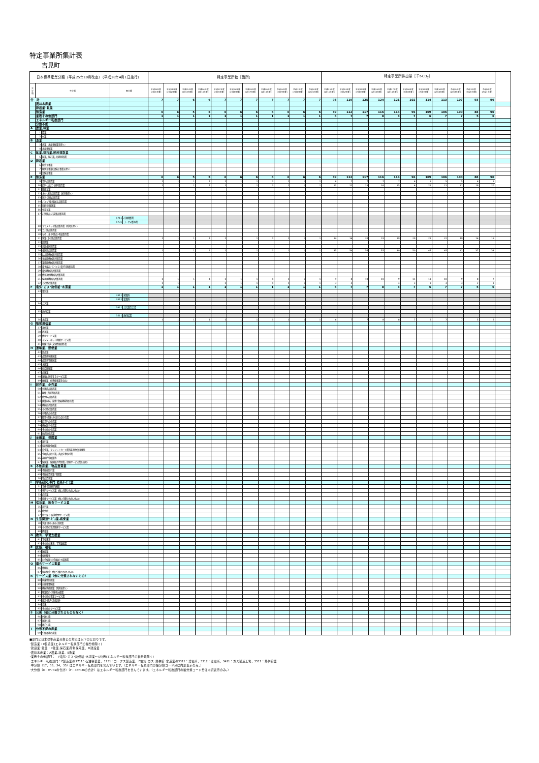特定事業所集計表
吉見町
| 日本標準産業分類（平成25年10月改定）（平成26年4月1日施行） | | | | | 特定事業所数［箇所］ | | | | | | | | | | | 特定事業所排出量［千t-CO<sub>2</sub>］ | | | | | | | | | | | |
| --- | --- | --- | --- | --- | --- | --- | --- | --- | --- | --- | --- | --- | --- | --- | --- | --- | --- | --- | --- | --- | --- | --- | --- | --- | --- | --- | --- |
| 大 分 類 | 中分類 | | 細分類 | | 平成23年度 (2011年度) | 平成24年度 (2012年度) | 平成25年度 (2013年度) | 平成26年度 (2014年度) | 平成27年度 (2015年度) | 平成28年度 (2016年度) | 平成29年度 (2017年度) | 平成30年度 (2018年度) | 令和元年度 (2019年度) | 令和2年度 (2020年度) | 令和3年度 (2021年度) | 平成23年度 (2011年度) | 平成24年度 (2012年度) | 平成25年度 (2013年度) | 平成26年度 (2014年度) | 平成27年度 (2015年度) | 平成28年度 (2016年度) | 平成29年度 (2017年度) | 平成30年度 (2018年度) | 令和元年度 (2019年度) | 令和2年度 (2020年度) | 令和3年度 (2021年度) | |
| 合 計 | | | | | 7 | 7 | 6 | 6 | 7 | 7 | 7 | 7 | 7 | 7 | 7 | 95 | 119 | 125 | 124 | 121 | 102 | 114 | 113 | 107 | 93 | 96 | |
| | 農林水産業 | | | | | | | | | | | | | | | | | | | | | | | | | | |
| | 建設業･鉱業 | | | | | | | | | | | | | | | | | | | | | | | | | | |
| | 製造業 | | | | 6 | 6 | 5 | 5 | 6 | 6 | 6 | 6 | 6 | 6 | 6 | 89 | 112 | 117 | 116 | 114 | 96 | 109 | 106 | 100 | 88 | 90 | |
| | 業務その他部門 | | | | 1 | 1 | 1 | 1 | 1 | 1 | 1 | 1 | 1 | 1 | 1 | 6 | 7 | 7 | 8 | 8 | 7 | 6 | 7 | 7 | 5 | 6 | |
| | エネルギー転換部門 | | | | | | | | | | | | | | | | | | | | | | | | | | |
| | 分類不能 | | | | | | | | | | | | | | | | | | | | | | | | | | |
| A | 農業,林業 | | | | | | | | | | | | | | | | | | | | | | | | | | |
| | 1 | 農業 | | | | | | | | | | | | | | | | | | | | | | | | | |
| | 2 | 林業 | | | | | | | | | | | | | | | | | | | | | | | | | |
| B | 漁業 | | | | | | | | | | | | | | | | | | | | | | | | | | |
| | 3 | 漁業（水産養殖業を除く） | | | | | | | | | | | | | | | | | | | | | | | | | |
| | 4 | 水産養殖業 | | | | | | | | | | | | | | | | | | | | | | | | | |
| C | 鉱業,採石業,砂利採取業 | | | | | | | | | | | | | | | | | | | | | | | | | | |
| | 5 | 鉱業，採石業，砂利採取業 | | | | | | | | | | | | | | | | | | | | | | | | | |
| D | 建設業 | | | | | | | | | | | | | | | | | | | | | | | | | | |
| | 6 | 総合工事業 | | | | | | | | | | | | | | | | | | | | | | | | | |
| | 7 | 職別工事業(設備工事業を除く) | | | | | | | | | | | | | | | | | | | | | | | | | |
| | 8 | 設備工事業 | | | | | | | | | | | | | | | | | | | | | | | | | |
| E | 製造業 | | | | 6 | 6 | 5 | 5 | 6 | 6 | 6 | 6 | 6 | 6 | 6 | 89 | 112 | 117 | 116 | 114 | 96 | 109 | 106 | 100 | 88 | 90 | |
| | 9 | 食料品製造業 | | | 1 | 1 | 1 | 1 | 1 | 1 | 1 | 1 | 1 | 1 | 1 | 6 | 7 | 7 | 7 | 7 | 6 | 6 | 5 | 5 | 6 | 6 | |
| | 10 | 飲料･たばこ･飼料製造業 | | | 1 | 1 | 1 | 1 | 1 | 1 | 1 | 1 | 1 | 1 | 1 | 11 | 22 | 25 | 26 | 25 | 6 | 21 | 21 | 21 | 19 | 20 | |
| | 11 | 繊維工業 | | | | | | | | | | | | | | | | | | | | | | | | | |
| | 12 | 木材･木製品製造業（家具を除く） | | | | | | | | | | | | | | | | | | | | | | | | | |
| | 13 | 家具･装備品製造業 | | | | | | | | | | | | | | | | | | | | | | | | | |
| | 14 | パルプ･紙･紙加工品製造業 | | | | | | | | | | | | | | | | | | | | | | | | | |
| | 15 | 印刷･同関連業 | | | | | | | | | | | | | | | | | | | | | | | | | |
| | 16 | 化学工業 | | | | | | | | | | | | | | | | | | | | | | | | | |
| | 17 | 石油製品･石炭製品製造業 | | | | | | | | | | | | | | | | | | | | | | | | | |
| | | | 1711 | 石油精製業 | | | | | | | | | | | | | | | | | | | | | | | |
| | | | 1731 | コークス製造業 | | | | | | | | | | | | | | | | | | | | | | | |
| | 18 | プラスチック製品製造業（別掲を除く） | | | | | | | | | | | | | | | | | | | | | | | | | |
| | 19 | ゴム製品製造業 | | | | | | | | | | | | | | | | | | | | | | | | | |
| | 20 | なめし革･同製品･毛皮製造業 | | | | | | | | | | | | | | | | | | | | | | | | | |
| | 21 | 窯業･土石製品製造業 | | | 1 | 1 | 1 | 1 | 1 | 1 | 1 | 1 | 1 | 1 | 1 | 14 | 16 | 20 | 19 | 19 | 20 | 21 | 22 | 19 | 16 | 16 | |
| | 22 | 鉄鋼業 | | | | | | | | | | | | | | | | | | | | | | | | | |
| | 23 | 非鉄金属製造業 | | | | | | | | | | | | | | | | | | | | | | | | | |
| | 24 | 金属製品製造業 | | | 1 | 1 | 1 | 1 | 1 | 1 | 1 | 1 | 1 | 1 | 1 | 45 | 54 | 56 | 55 | 49 | 50 | 47 | 45 | 42 | 37 | 38 | |
| | 25 | はん用機械器具製造業 | | | | | | | | | | | | | | | | | | | | | | | | | |
| | 26 | 生産用機械器具製造業 | | | | | | | | | | | | | | | | | | | | | | | | | |
| | 27 | 業務用機械器具製造業 | | | | | | | | | | | | | | | | | | | | | | | | | |
| | 28 | 電子部品･デバイス･電子回路製造業 | | | | | | | | | | | | | | | | | | | | | | | | | |
| | 29 | 電気機械器具製造業 | | | | | | | | | | | | | | | | | | | | | | | | | |
| | 30 | 情報通信機械器具製造業 | | | | | | | | | | | | | | | | | | | | | | | | | |
| | 31 | 輸送用機械器具製造業 | | | 1 | 1 | 1 | 1 | 1 | 1 | 1 | 1 | 1 | 1 | 1 | 9 | 8 | 10 | 10 | 9 | 11 | 11 | 10 | 9 | 8 | 7 | |
| | 32 | その他の製造業 | | | 1 | 1 | | | 1 | 1 | 1 | 1 | 1 | 1 | 1 | 3 | 4 | | | 4 | 3 | 3 | 3 | 3 | 2 | 3 | |
| F | 電気･ガス･熱供給･水道業 | | | | 1 | 1 | 1 | 1 | 1 | 1 | 1 | 1 | 1 | 1 | 1 | 6 | 7 | 7 | 8 | 8 | 7 | 6 | 7 | 7 | 5 | 6 | |
| | 33 | 電気業 | | | | | | | | | | | | | | | | | | | | | | | | | |
| | | | 3311 | 発電所 | | | | | | | | | | | | | | | | | | | | | | | |
| | | | 3312 | 変電所 | | | | | | | | | | | | | | | | | | | | | | | |
| | 34 | ガス業 | | | | | | | | | | | | | | | | | | | | | | | | | |
| | | | 3411 | ガス製造工場 | | | | | | | | | | | | | | | | | | | | | | | |
| | 35 | 熱供給業 | | | | | | | | | | | | | | | | | | | | | | | | | |
| | | | 3511 | 熱供給業 | | | | | | | | | | | | | | | | | | | | | | | |
| | 36 | 水道業 | | | 1 | 1 | 1 | 1 | 1 | 1 | 1 | 1 | 1 | 1 | 1 | 6 | 7 | 7 | 8 | 8 | 7 | 6 | 7 | 7 | 5 | 6 | |
| G | 情報通信業 | | | | | | | | | | | | | | | | | | | | | | | | | | |
| | 37 | 通信業 | | | | | | | | | | | | | | | | | | | | | | | | | |
| | 38 | 放送業 | | | | | | | | | | | | | | | | | | | | | | | | | |
| | 39 | 情報サービス業 | | | | | | | | | | | | | | | | | | | | | | | | | |
| | 40 | インターネット附随サービス業 | | | | | | | | | | | | | | | | | | | | | | | | | |
| | 41 | 映像･音声･文字情報制作業 | | | | | | | | | | | | | | | | | | | | | | | | | |
| H | 運輸業，郵便業 | | | | | | | | | | | | | | | | | | | | | | | | | | |
| | 42 | 鉄道業 | | | | | | | | | | | | | | | | | | | | | | | | | |
| | 43 | 道路旅客運送業 | | | | | | | | | | | | | | | | | | | | | | | | | |
| | 44 | 道路貨物運送業 | | | | | | | | | | | | | | | | | | | | | | | | | |
| | 45 | 水運業 | | | | | | | | | | | | | | | | | | | | | | | | | |
| | 46 | 航空運輸業 | | | | | | | | | | | | | | | | | | | | | | | | | |
| | 47 | 倉庫業 | | | | | | | | | | | | | | | | | | | | | | | | | |
| | 48 | 運輸に附帯するサービス業 | | | | | | | | | | | | | | | | | | | | | | | | | |
| | 49 | 郵便業（信書便事業を含む） | | | | | | | | | | | | | | | | | | | | | | | | | |
| I | 卸売業，小売業 | | | | | | | | | | | | | | | | | | | | | | | | | | |
| | 50 | 各種商品卸売業 | | | | | | | | | | | | | | | | | | | | | | | | | |
| | 51 | 繊維･衣服等卸売業 | | | | | | | | | | | | | | | | | | | | | | | | | |
| | 52 | 飲食料品卸売業 | | | | | | | | | | | | | | | | | | | | | | | | | |
| | 53 | 建築材料，鉱物･金属材料等卸売業 | | | | | | | | | | | | | | | | | | | | | | | | | |
| | 54 | 機械器具卸売業 | | | | | | | | | | | | | | | | | | | | | | | | | |
| | 55 | その他の卸売業 | | | | | | | | | | | | | | | | | | | | | | | | | |
| | 56 | 各種商品小売業 | | | | | | | | | | | | | | | | | | | | | | | | | |
| | 57 | 織物･衣服･身の回り品小売業 | | | | | | | | | | | | | | | | | | | | | | | | | |
| | 58 | 飲食料品小売業 | | | | | | | | | | | | | | | | | | | | | | | | | |
| | 59 | 機械器具小売業 | | | | | | | | | | | | | | | | | | | | | | | | | |
| | 60 | その他の小売業 | | | | | | | | | | | | | | | | | | | | | | | | | |
| | 61 | 無店舗小売業 | | | | | | | | | | | | | | | | | | | | | | | | | |
| J | 金融業，保険業 | | | | | | | | | | | | | | | | | | | | | | | | | | |
| | 62 | 銀行業 | | | | | | | | | | | | | | | | | | | | | | | | | |
| | 63 | 協同組織金融業 | | | | | | | | | | | | | | | | | | | | | | | | | |
| | 64 | 貸金業，クレジットカード業等非預金信用機関 | | | | | | | | | | | | | | | | | | | | | | | | | |
| | 65 | 金融商品取引業，商品先物取引業 | | | | | | | | | | | | | | | | | | | | | | | | | |
| | 66 | 補助的金融業等 | | | | | | | | | | | | | | | | | | | | | | | | | |
| | 67 | 保険業（保険媒介代理業，保険サービス業を含む） | | | | | | | | | | | | | | | | | | | | | | | | | |
| K | 不動産業，物品賃貸業 | | | | | | | | | | | | | | | | | | | | | | | | | | |
| | 68 | 不動産取引業 | | | | | | | | | | | | | | | | | | | | | | | | | |
| | 69 | 不動産賃貸業･管理業 | | | | | | | | | | | | | | | | | | | | | | | | | |
| | 70 | 物品賃貸業 | | | | | | | | | | | | | | | | | | | | | | | | | |
| L | 学術研究,専門･技術ｻｰﾋﾞｽ業 | | | | | | | | | | | | | | | | | | | | | | | | | | |
| | 71 | 学術･開発研究機関 | | | | | | | | | | | | | | | | | | | | | | | | | |
| | 72 | 専門サービス業（他に分類されないもの） | | | | | | | | | | | | | | | | | | | | | | | | | |
| | 73 | 広告業 | | | | | | | | | | | | | | | | | | | | | | | | | |
| | 74 | 技術サービス業（他に分類されないもの） | | | | | | | | | | | | | | | | | | | | | | | | | |
| M | 宿泊業，飲食サービス業 | | | | | | | | | | | | | | | | | | | | | | | | | | |
| | 75 | 宿泊業 | | | | | | | | | | | | | | | | | | | | | | | | | |
| | 76 | 飲食店 | | | | | | | | | | | | | | | | | | | | | | | | | |
| | 77 | 持ち帰り･配達飲食サービス業 | | | | | | | | | | | | | | | | | | | | | | | | | |
| N | 生活関連ｻｰﾋﾞｽ業,娯楽業 | | | | | | | | | | | | | | | | | | | | | | | | | | |
| | 78 | 洗濯･理容･美容･浴場業 | | | | | | | | | | | | | | | | | | | | | | | | | |
| | 79 | その他の生活関連サービス業 | | | | | | | | | | | | | | | | | | | | | | | | | |
| | 80 | 娯楽業 | | | | | | | | | | | | | | | | | | | | | | | | | |
| O | 教育，学習支援業 | | | | | | | | | | | | | | | | | | | | | | | | | | |
| | 81 | 学校教育 | | | | | | | | | | | | | | | | | | | | | | | | | |
| | 82 | その他の教育，学習支援業 | | | | | | | | | | | | | | | | | | | | | | | | | |
| P | 医療，福祉 | | | | | | | | | | | | | | | | | | | | | | | | | | |
| | 83 | 医療業 | | | | | | | | | | | | | | | | | | | | | | | | | |
| | 84 | 保健衛生 | | | | | | | | | | | | | | | | | | | | | | | | | |
| | 85 | 社会保険･社会福祉･介護事業 | | | | | | | | | | | | | | | | | | | | | | | | | |
| Q | 複合サービス事業 | | | | | | | | | | | | | | | | | | | | | | | | | | |
| | 86 | 郵便局 | | | | | | | | | | | | | | | | | | | | | | | | | |
| | 87 | 協同組合（他に分類されないもの） | | | | | | | | | | | | | | | | | | | | | | | | | |
| R | サービス業（他に分類されないもの） | | | | | | | | | | | | | | | | | | | | | | | | | | |
| | 88 | 廃棄物処理業 | | | | | | | | | | | | | | | | | | | | | | | | | |
| | 89 | 自動車整備業 | | | | | | | | | | | | | | | | | | | | | | | | | |
| | 90 | 機械等修理業（別掲を除く） | | | | | | | | | | | | | | | | | | | | | | | | | |
| | 91 | 職業紹介･労働者派遣業 | | | | | | | | | | | | | | | | | | | | | | | | | |
| | 92 | その他の事業サービス業 | | | | | | | | | | | | | | | | | | | | | | | | | |
| | 93 | 政治･経済･文化団体 | | | | | | | | | | | | | | | | | | | | | | | | | |
| | 94 | 宗教 | | | | | | | | | | | | | | | | | | | | | | | | | |
| | 95 | その他のサービス業 | | | | | | | | | | | | | | | | | | | | | | | | | |
| S | 公務（他に分類されるものを除く） | | | | | | | | | | | | | | | | | | | | | | | | | | |
| | 96 | 外国公務 | | | | | | | | | | | | | | | | | | | | | | | | | |
| | 97 | 国家公務 | | | | | | | | | | | | | | | | | | | | | | | | | |
| | 98 | 地方公務 | | | | | | | | | | | | | | | | | | | | | | | | | |
| T | 分類不能の産業 | | | | | | | | | | | | | | | | | | | | | | | | | | |
| | 99 | 分類不能の産業 | | | | | | | | | | | | | | | | | | | | | | | | | |
■部門と日本標準産業分類との対応は以下のとおりです。
･製造業：E製造業(エネルギー転換部門の細分類除く)
･建設業･鉱業：C鉱業,採石業,砂利採取業、D建設業
･農林水産業：A農業,林業、B漁業
･業務その他部門：　F電気･ガス･熱供給･水道業～S公務(エネルギー転換部門の細分類除く)
･エネルギー転換部門：E製造業の1711：石油精製業、1731：コークス製造業、F電気･ガス･熱供給･水道業の3311：発電所、3312：変電所、3411：ガス製造工場、3511：熱供給業
･中分類（17、33、34、35）はエネルギー転換部門を含んでいます。（エネルギー転換部門の細分類コード分は内訳表示のみ。）
･大分類（E：9～32の合計）（F：33～36の合計）はエネルギー転換部門を含んでいます。（エネルギー転換部門の細分類コード分は内訳表示のみ。）